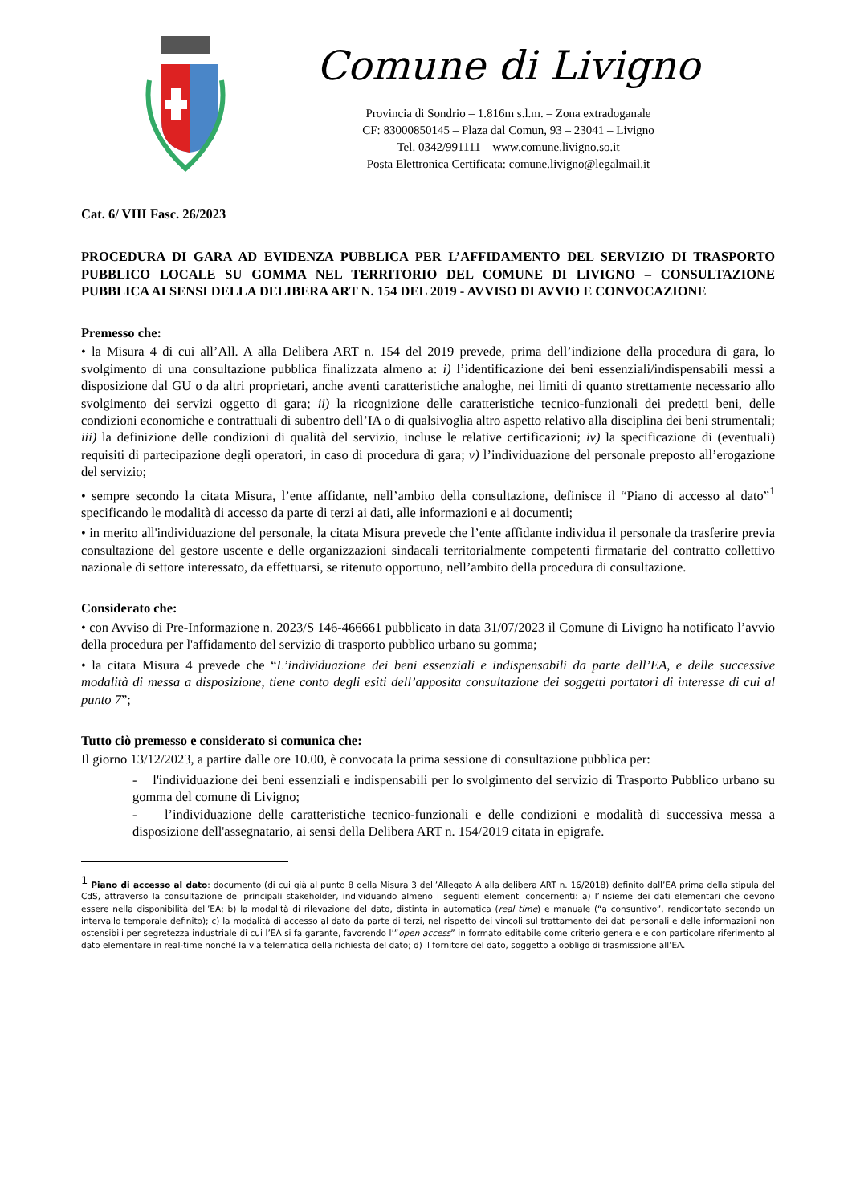Comune di Livigno
Provincia di Sondrio – 1.816m s.l.m. – Zona extradoganale
CF: 83000850145 – Plaza dal Comun, 93 – 23041 – Livigno
Tel. 0342/991111 – www.comune.livigno.so.it
Posta Elettronica Certificata: comune.livigno@legalmail.it
Cat. 6/ VIII Fasc. 26/2023
PROCEDURA DI GARA AD EVIDENZA PUBBLICA PER L’AFFIDAMENTO DEL SERVIZIO DI TRASPORTO PUBBLICO LOCALE SU GOMMA NEL TERRITORIO DEL COMUNE DI LIVIGNO – CONSULTAZIONE PUBBLICA AI SENSI DELLA DELIBERA ART N. 154 DEL 2019 - AVVISO DI AVVIO E CONVOCAZIONE
Premesso che:
• la Misura 4 di cui all’All. A alla Delibera ART n. 154 del 2019 prevede, prima dell’indizione della procedura di gara, lo svolgimento di una consultazione pubblica finalizzata almeno a: i) l’identificazione dei beni essenziali/indispensabili messi a disposizione dal GU o da altri proprietari, anche aventi caratteristiche analoghe, nei limiti di quanto strettamente necessario allo svolgimento dei servizi oggetto di gara; ii) la ricognizione delle caratteristiche tecnico-funzionali dei predetti beni, delle condizioni economiche e contrattuali di subentro dell’IA o di qualsivoglia altro aspetto relativo alla disciplina dei beni strumentali; iii) la definizione delle condizioni di qualità del servizio, incluse le relative certificazioni; iv) la specificazione di (eventuali) requisiti di partecipazione degli operatori, in caso di procedura di gara; v) l’individuazione del personale preposto all’erogazione del servizio;
• sempre secondo la citata Misura, l’ente affidante, nell’ambito della consultazione, definisce il “Piano di accesso al dato”<sup>1</sup> specificando le modalità di accesso da parte di terzi ai dati, alle informazioni e ai documenti;
• in merito all'individuazione del personale, la citata Misura prevede che l’ente affidante individua il personale da trasferire previa consultazione del gestore uscente e delle organizzazioni sindacali territorialmente competenti firmatarie del contratto collettivo nazionale di settore interessato, da effettuarsi, se ritenuto opportuno, nell’ambito della procedura di consultazione.
Considerato che:
• con Avviso di Pre-Informazione n. 2023/S 146-466661 pubblicato in data 31/07/2023 il Comune di Livigno ha notificato l’avvio della procedura per l'affidamento del servizio di trasporto pubblico urbano su gomma;
• la citata Misura 4 prevede che “L’individuazione dei beni essenziali e indispensabili da parte dell’EA, e delle successive modalità di messa a disposizione, tiene conto degli esiti dell’apposita consultazione dei soggetti portatori di interesse di cui al punto 7”;
Tutto ciò premesso e considerato si comunica che:
Il giorno 13/12/2023, a partire dalle ore 10.00, è convocata la prima sessione di consultazione pubblica per:
- l'individuazione dei beni essenziali e indispensabili per lo svolgimento del servizio di Trasporto Pubblico urbano su gomma del comune di Livigno;
- l’individuazione delle caratteristiche tecnico-funzionali e delle condizioni e modalità di successiva messa a disposizione dell'assegnatario, ai sensi della Delibera ART n. 154/2019 citata in epigrafe.
<sup>1</sup> Piano di accesso al dato: documento (di cui già al punto 8 della Misura 3 dell’Allegato A alla delibera ART n. 16/2018) definito dall’EA prima della stipula del CdS, attraverso la consultazione dei principali stakeholder, individuando almeno i seguenti elementi concernenti: a) l’insieme dei dati elementari che devono essere nella disponibilità dell’EA; b) la modalità di rilevazione del dato, distinta in automatica (real time) e manuale (“a consuntivo”, rendicontato secondo un intervallo temporale definito); c) la modalità di accesso al dato da parte di terzi, nel rispetto dei vincoli sul trattamento dei dati personali e delle informazioni non ostensibili per segretezza industriale di cui l’EA si fa garante, favorendo l’”open access” in formato editabile come criterio generale e con particolare riferimento al dato elementare in real-time nonché la via telematica della richiesta del dato; d) il fornitore del dato, soggetto a obbligo di trasmissione all’EA.